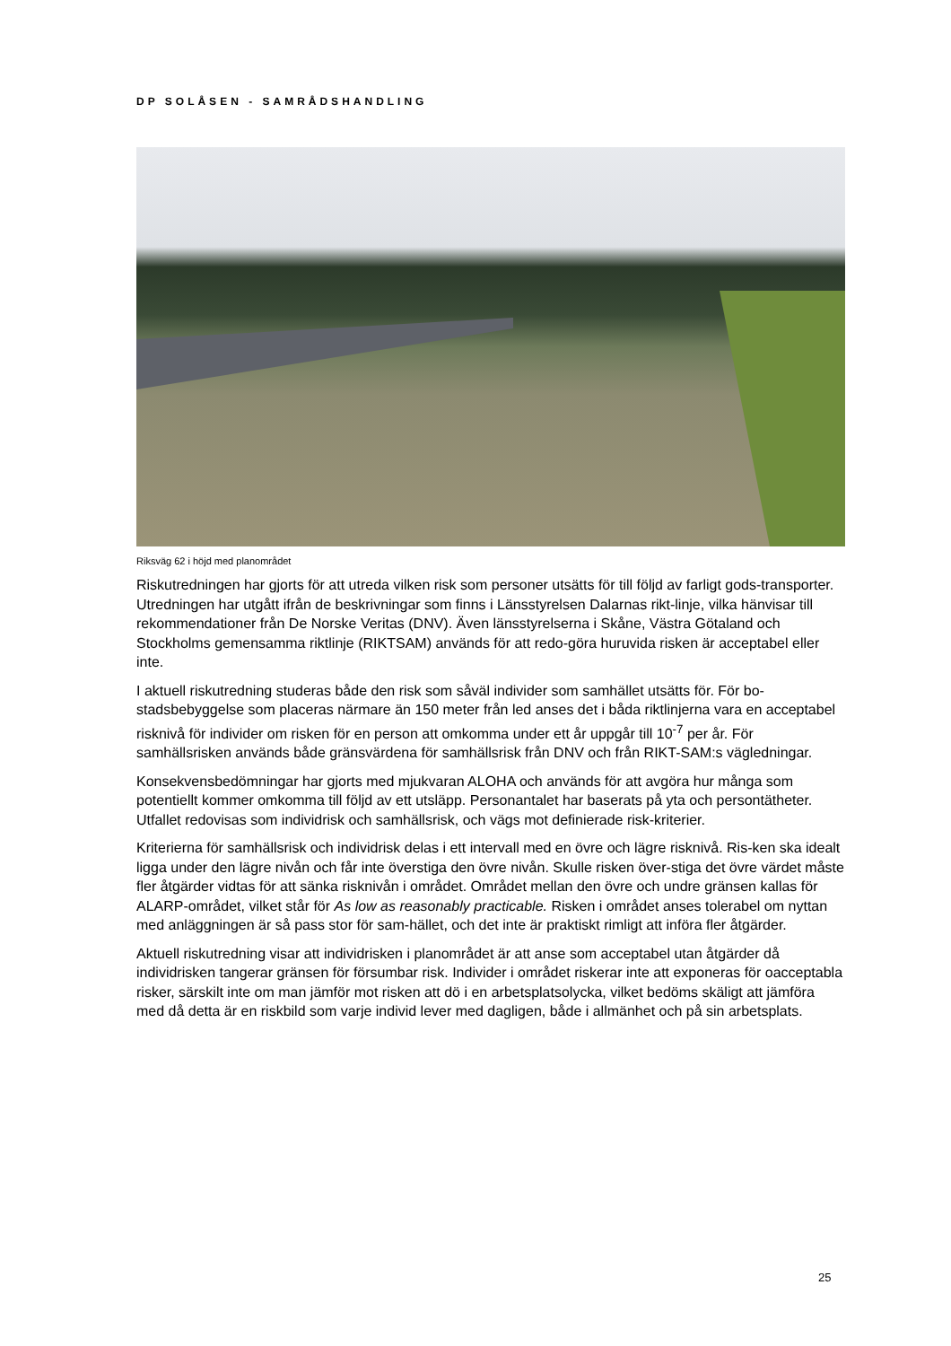DP SOLÅSEN - SAMRÅDSHANDLING
Riksväg 62 i höjd med planområdet
Riskutredningen har gjorts för att utreda vilken risk som personer utsätts för till följd av farligt gods-transporter. Utredningen har utgått ifrån de beskrivningar som finns i Länsstyrelsen Dalarnas rikt-linje, vilka hänvisar till rekommendationer från De Norske Veritas (DNV). Även länsstyrelserna i Skåne, Västra Götaland och Stockholms gemensamma riktlinje (RIKTSAM) används för att redo-göra huruvida risken är acceptabel eller inte.
I aktuell riskutredning studeras både den risk som såväl individer som samhället utsätts för. För bo-stadsbebyggelse som placeras närmare än 150 meter från led anses det i båda riktlinjerna vara en acceptabel risknivå för individer om risken för en person att omkomma under ett år uppgår till 10<sup>-7</sup> per år. För samhällsrisken används både gränsvärdena för samhällsrisk från DNV och från RIKT-SAM:s vägledningar.
Konsekvensbedömningar har gjorts med mjukvaran ALOHA och används för att avgöra hur många som potentiellt kommer omkomma till följd av ett utsläpp. Personantalet har baserats på yta och persontätheter. Utfallet redovisas som individrisk och samhällsrisk, och vägs mot definierade risk-kriterier.
Kriterierna för samhällsrisk och individrisk delas i ett intervall med en övre och lägre risknivå. Ris-ken ska idealt ligga under den lägre nivån och får inte överstiga den övre nivån. Skulle risken över-stiga det övre värdet måste fler åtgärder vidtas för att sänka risknivån i området. Området mellan den övre och undre gränsen kallas för ALARP-området, vilket står för As low as reasonably practicable. Risken i området anses tolerabel om nyttan med anläggningen är så pass stor för sam-hället, och det inte är praktiskt rimligt att införa fler åtgärder.
Aktuell riskutredning visar att individrisken i planområdet är att anse som acceptabel utan åtgärder då individrisken tangerar gränsen för försumbar risk. Individer i området riskerar inte att exponeras för oacceptabla risker, särskilt inte om man jämför mot risken att dö i en arbetsplatsolycka, vilket bedöms skäligt att jämföra med då detta är en riskbild som varje individ lever med dagligen, både i allmänhet och på sin arbetsplats.
25